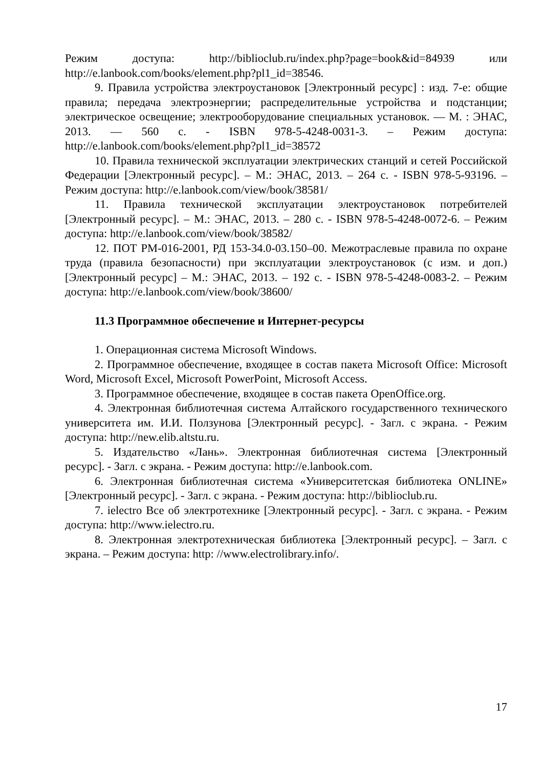Режим доступа: http://biblioclub.ru/index.php?page=book&id=84939 или http://e.lanbook.com/books/element.php?pl1_id=38546.
9. Правила устройства электроустановок [Электронный ресурс] : изд. 7-е: общие правила; передача электроэнергии; распределительные устройства и подстанции; электрическое освещение; электрооборудование специальных установок. — М. : ЭНАС, 2013. — 560 с. - ISBN 978-5-4248-0031-3. – Режим доступа: http://e.lanbook.com/books/element.php?pl1_id=38572
10. Правила технической эксплуатации электрических станций и сетей Российской Федерации [Электронный ресурс]. – М.: ЭНАС, 2013. – 264 с. - ISBN 978-5-93196. – Режим доступа: http://e.lanbook.com/view/book/38581/
11. Правила технической эксплуатации электроустановок потребителей [Электронный ресурс]. – М.: ЭНАС, 2013. – 280 с. - ISBN 978-5-4248-0072-6. – Режим доступа: http://e.lanbook.com/view/book/38582/
12. ПОТ РМ-016-2001, РД 153-34.0-03.150–00. Межотраслевые правила по охране труда (правила безопасности) при эксплуатации электроустановок (с изм. и доп.) [Электронный ресурс] – М.: ЭНАС, 2013. – 192 с. - ISBN 978-5-4248-0083-2. – Режим доступа: http://e.lanbook.com/view/book/38600/
11.3 Программное обеспечение и Интернет-ресурсы
1. Операционная система Microsoft Windows.
2. Программное обеспечение, входящее в состав пакета Microsoft Office: Microsoft Word, Microsoft Excel, Microsoft PowerPoint, Microsoft Access.
3. Программное обеспечение, входящее в состав пакета OpenOffice.org.
4. Электронная библиотечная система Алтайского государственного технического университета им. И.И. Ползунова [Электронный ресурс]. - Загл. с экрана. - Режим доступа: http://new.elib.altstu.ru.
5. Издательство «Лань». Электронная библиотечная система [Электронный ресурс]. - Загл. с экрана. - Режим доступа: http://e.lanbook.com.
6. Электронная библиотечная система «Университетская библиотека ONLINE» [Электронный ресурс]. - Загл. с экрана. - Режим доступа: http://biblioclub.ru.
7. ielectro Все об электротехнике [Электронный ресурс]. - Загл. с экрана. - Режим доступа: http://www.ielectro.ru.
8. Электронная электротехническая библиотека [Электронный ресурс]. – Загл. с экрана. – Режим доступа: http: //www.electrolibrary.info/.
17